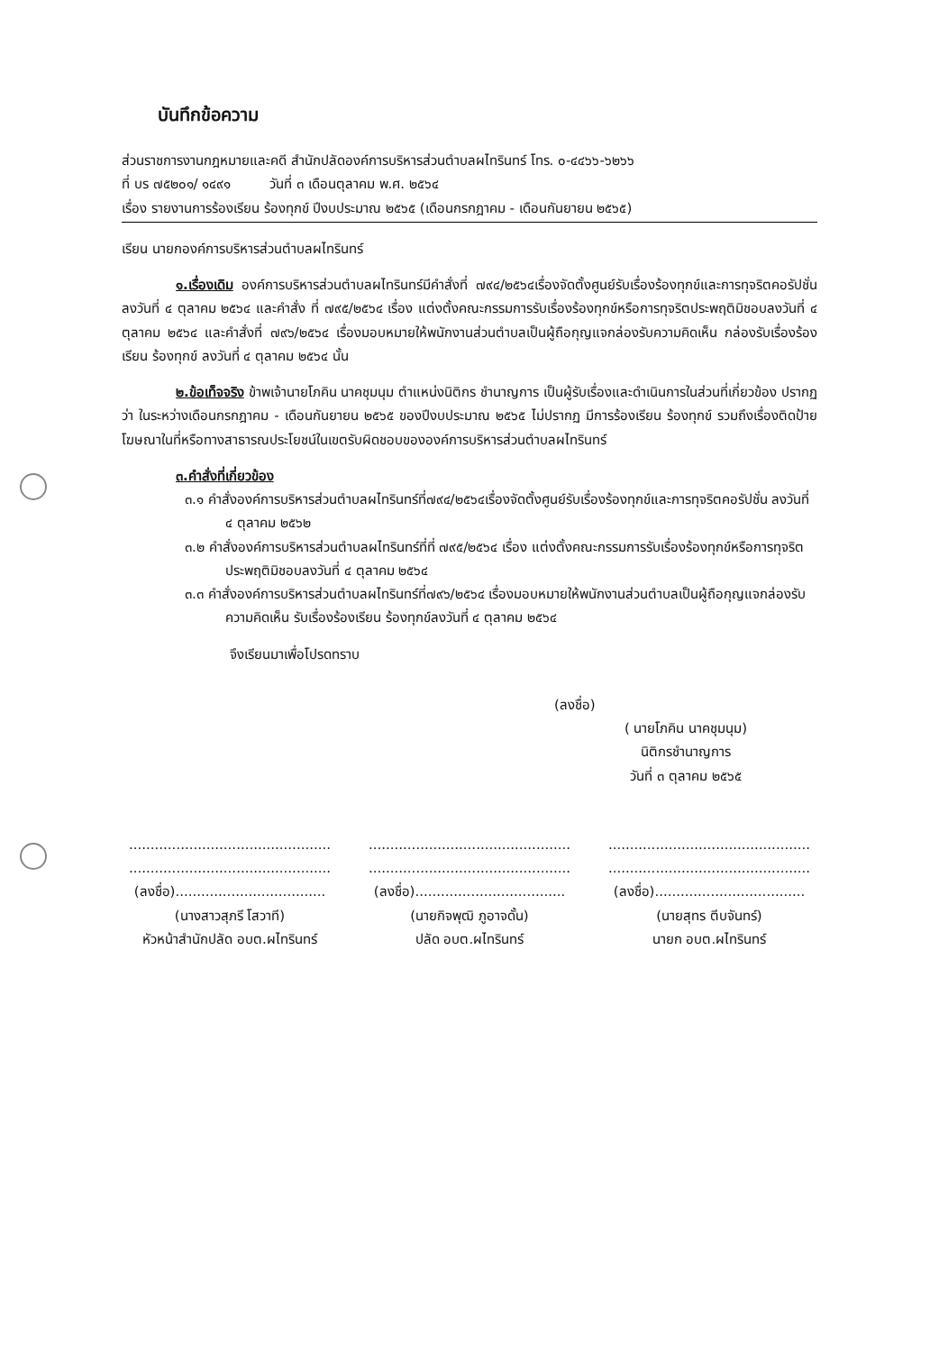บันทึกข้อความ
ส่วนราชการงานกฎหมายและคดี สำนักปลัดองค์การบริหารส่วนตำบลผไทรินทร์ โทร. ๐-๔๔๖๖-๖๒๖๖
ที่ บร ๗๕๒๐๑/ ๑๔๙๑ วันที่ ๓ เดือนตุลาคม พ.ศ. ๒๕๖๔
เรื่อง รายงานการร้องเรียน ร้องทุกข์ ปีงบประมาณ ๒๕๖๕ (เดือนกรกฎาคม - เดือนกันยายน ๒๕๖๕)
เรียน นายกองค์การบริหารส่วนตำบลผไทรินทร์
๑.เรื่องเดิม องค์การบริหารส่วนตำบลผไทรินทร์มีคำสั่งที่ ๗๙๔/๒๕๖๔เรื่องจัดตั้งศูนย์รับเรื่องร้องทุกข์และการทุจริตคอรัปชั่น ลงวันที่ ๔ ตุลาคม ๒๕๖๔ และคำสั่ง ที่ ๗๙๕/๒๕๖๔ เรื่อง แต่งตั้งคณะกรรมการรับเรื่องร้องทุกข์หรือการทุจริตประพฤติมิชอบลงวันที่ ๔ ตุลาคม ๒๕๖๔ และคำสั่งที่ ๗๙๖/๒๕๖๔ เรื่องมอบหมายให้พนักงานส่วนตำบลเป็นผู้ถือกุญแจกล่องรับความคิดเห็น กล่องรับเรื่องร้องเรียน ร้องทุกข์ ลงวันที่ ๔ ตุลาคม ๒๕๖๔ นั้น
๒.ข้อเท็จจริง ข้าพเจ้านายโภคิน นาคชุมนุม ตำแหน่งนิติกร ชำนาญการ เป็นผู้รับเรื่องและดำเนินการในส่วนที่เกี่ยวข้อง ปรากฏว่า ในระหว่างเดือนกรกฎาคม - เดือนกันยายน ๒๕๖๕ ของปีงบประมาณ ๒๕๖๕ ไม่ปรากฏ มีการร้องเรียน ร้องทุกข์ รวมถึงเรื่องติดป้ายโฆษณาในที่หรือทางสาธารณประโยชน์ในเขตรับผิดชอบขององค์การบริหารส่วนตำบลผไทรินทร์
๓.คำสั่งที่เกี่ยวข้อง
๓.๑ คำสั่งองค์การบริหารส่วนตำบลผไทรินทร์ที่๗๙๔/๒๕๖๔เรื่องจัดตั้งศูนย์รับเรื่องร้องทุกข์และการทุจริตคอรัปชั่น ลงวันที่ ๔ ตุลาคม ๒๕๖๒
๓.๒ คำสั่งองค์การบริหารส่วนตำบลผไทรินทร์ที่ที่ ๗๙๕/๒๕๖๔ เรื่อง แต่งตั้งคณะกรรมการรับเรื่องร้องทุกข์หรือการทุจริตประพฤติมิชอบลงวันที่ ๔ ตุลาคม ๒๕๖๔
๓.๓ คำสั่งองค์การบริหารส่วนตำบลผไทรินทร์ที่๗๙๖/๒๕๖๔ เรื่องมอบหมายให้พนักงานส่วนตำบลเป็นผู้ถือกุญแจกล่องรับความคิดเห็น รับเรื่องร้องเรียน ร้องทุกข์ลงวันที่ ๔ ตุลาคม ๒๕๖๔
จึงเรียนมาเพื่อโปรดทราบ
(ลงชื่อ)
( นายโภคิน นาคชุมนุม)
นิติกรชำนาญการ
วันที่ ๓ ตุลาคม ๒๕๖๕
...............................................
...............................................
(ลงชื่อ)...................................
(นางสาวสุภรี โสวาที)
หัวหน้าสำนักปลัด อบต.ผไทรินทร์
...............................................
...............................................
(ลงชื่อ)...................................
(นายกิจพุฒิ ภูอาจดั้น)
ปลัด อบต.ผไทรินทร์
...............................................
...............................................
(ลงชื่อ)...................................
(นายสุทร ตีบจันทร์)
นายก อบต.ผไทรินทร์